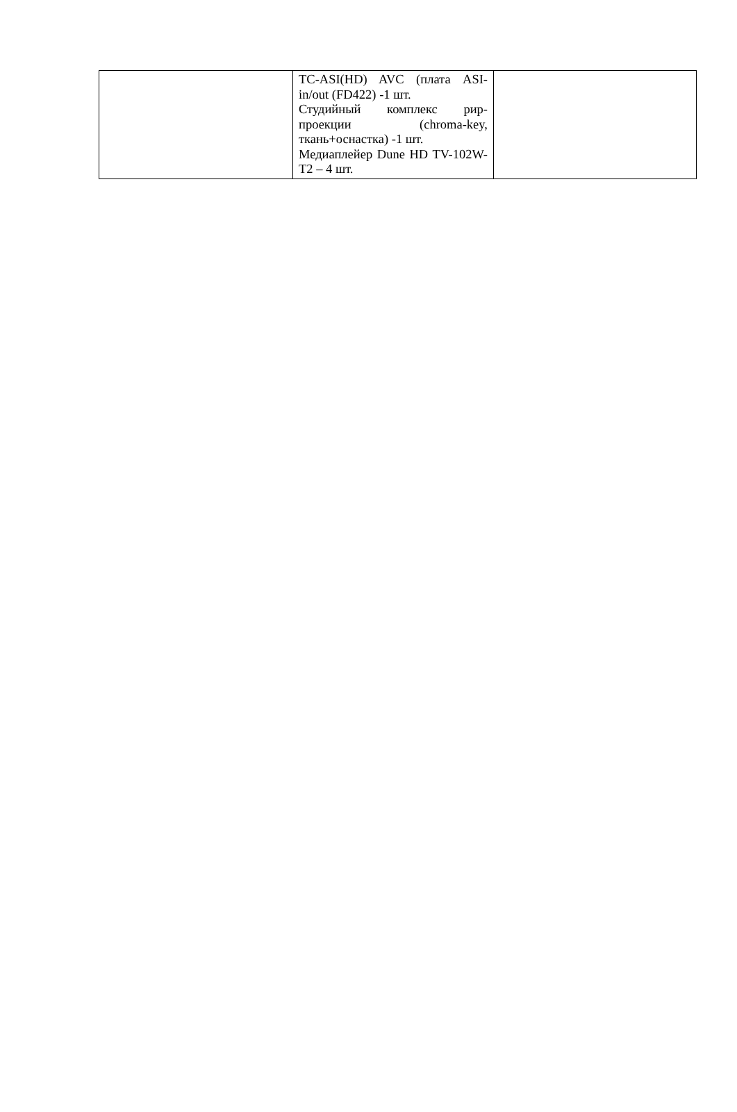| | TC-ASI(HD) AVC (плата ASI-in/out (FD422) -1 шт. Студийный комплекс рир-проекции (chroma-key, ткань+оснастка) -1 шт. Медиаплейер Dune HD TV-102W-T2 – 4 шт. | |